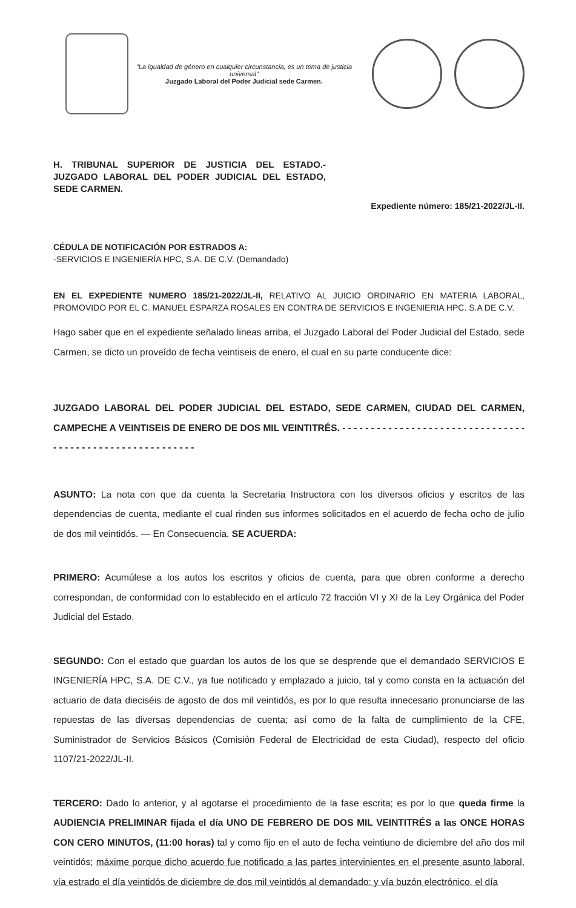"La igualdad de género en cualquier circunstancia, es un tema de justicia universal"
Juzgado Laboral del Poder Judicial sede Carmen.
H. TRIBUNAL SUPERIOR DE JUSTICIA DEL ESTADO.- JUZGADO LABORAL DEL PODER JUDICIAL DEL ESTADO, SEDE CARMEN.
Expediente número: 185/21-2022/JL-II.
CÉDULA DE NOTIFICACIÓN POR ESTRADOS A:
-SERVICIOS E INGENIERÍA HPC, S.A. DE C.V. (Demandado)
EN EL EXPEDIENTE NUMERO 185/21-2022/JL-II, RELATIVO AL JUICIO ORDINARIO EN MATERIA LABORAL, PROMOVIDO POR EL C. MANUEL ESPARZA ROSALES EN CONTRA DE SERVICIOS E INGENIERIA HPC. S.A DE C.V.
Hago saber que en el expediente señalado lineas arriba, el Juzgado Laboral del Poder Judicial del Estado, sede Carmen, se dicto un proveído de fecha veintiseis de enero, el cual en su parte conducente dice:
JUZGADO LABORAL DEL PODER JUDICIAL DEL ESTADO, SEDE CARMEN, CIUDAD DEL CARMEN, CAMPECHE A VEINTISEIS DE ENERO DE DOS MIL VEINTITRÉS. - - - - - - - - - - - - - - - - - - - - - - - - - - - - - - - - - - - - - - - - - - - - - - - - - - - - - - - - -
ASUNTO: La nota con que da cuenta la Secretaria Instructora con los diversos oficios y escritos de las dependencias de cuenta, mediante el cual rinden sus informes solicitados en el acuerdo de fecha ocho de julio de dos mil veintidós. — En Consecuencia, SE ACUERDA:
PRIMERO: Acumúlese a los autos los escritos y oficios de cuenta, para que obren conforme a derecho correspondan, de conformidad con lo establecido en el artículo 72 fracción VI y XI de la Ley Orgánica del Poder Judicial del Estado.
SEGUNDO: Con el estado que guardan los autos de los que se desprende que el demandado SERVICIOS E INGENIERÍA HPC, S.A. DE C.V., ya fue notificado y emplazado a juicio, tal y como consta en la actuación del actuario de data dieciséis de agosto de dos mil veintidós, es por lo que resulta innecesario pronunciarse de las repuestas de las diversas dependencias de cuenta; así como de la falta de cumplimiento de la CFE, Suministrador de Servicios Básicos (Comisión Federal de Electricidad de esta Ciudad), respecto del oficio 1107/21-2022/JL-II.
TERCERO: Dado lo anterior, y al agotarse el procedimiento de la fase escrita; es por lo que queda firme la AUDIENCIA PRELIMINAR fijada el día UNO DE FEBRERO DE DOS MIL VEINTITRÉS a las ONCE HORAS CON CERO MINUTOS, (11:00 horas) tal y como fijo en el auto de fecha veintiuno de diciembre del año dos mil veintidós; máxime porque dicho acuerdo fue notificado a las partes intervinientes en el presente asunto laboral, vía estrado el día veintidós de diciembre de dos mil veintidós al demandado; y vía buzón electrónico, el día